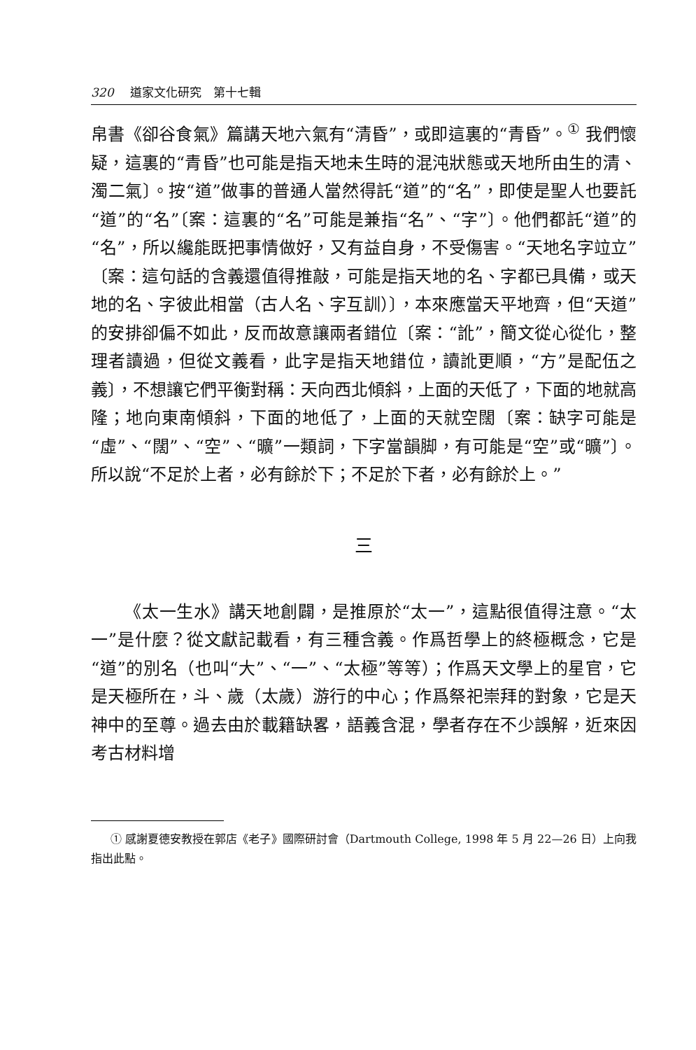320 道家文化研究　第十七輯
帛書《卻谷食氣》篇講天地六氣有“清昏”，或即這裏的“青昏”。<sup>①</sup> 我們懷疑，這裏的“青昏”也可能是指天地未生時的混沌狀態或天地所由生的清、濁二氣〕。按“道”做事的普通人當然得託“道”的“名”，即使是聖人也要託“道”的“名”〔案：這裏的“名”可能是兼指“名”、“字”〕。他們都託“道”的“名”，所以纔能既把事情做好，又有益自身，不受傷害。“天地名字竝立”〔案：這句話的含義還值得推敲，可能是指天地的名、字都已具備，或天地的名、字彼此相當（古人名、字互訓）〕，本來應當天平地齊，但“天道”的安排卻偏不如此，反而故意讓兩者錯位〔案：“訛”，簡文從心從化，整理者讀過，但從文義看，此字是指天地錯位，讀訛更順，“方”是配伍之義〕，不想讓它們平衡對稱：天向西北傾斜，上面的天低了，下面的地就高隆；地向東南傾斜，下面的地低了，上面的天就空闊〔案：缺字可能是“虛”、“闊”、“空”、“曠”一類詞，下字當韻脚，有可能是“空”或“曠”〕。所以說“不足於上者，必有餘於下；不足於下者，必有餘於上。”
三
《太一生水》講天地創闢，是推原於“太一”，這點很值得注意。“太一”是什麼？從文獻記載看，有三種含義。作爲哲學上的終極概念，它是“道”的別名（也叫“大”、“一”、“太極”等等）；作爲天文學上的星官，它是天極所在，斗、歲（太歲）游行的中心；作爲祭祀崇拜的對象，它是天神中的至尊。過去由於載籍缺畧，語義含混，學者存在不少誤解，近來因考古材料增
① 感謝夏德安教授在郭店《老子》國際研討會（Dartmouth College, 1998 年 5 月 22—26 日）上向我指出此點。